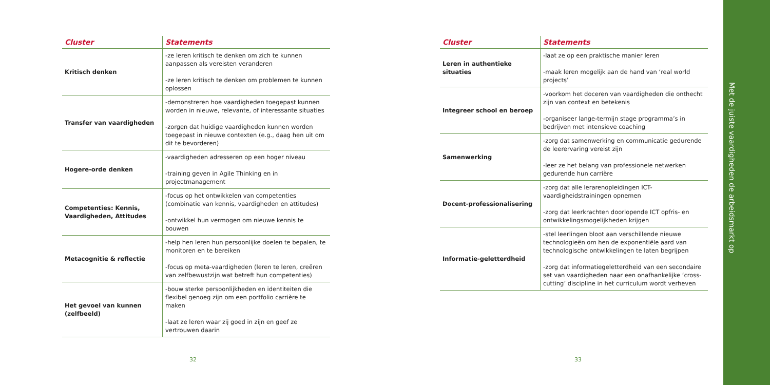| Cluster | Statements |
| --- | --- |
| Kritisch denken | -ze leren kritisch te denken om zich te kunnen aanpassen als vereisten veranderen -ze leren kritisch te denken om problemen te kunnen oplossen |
| Transfer van vaardigheden | -demonstreren hoe vaardigheden toegepast kunnen worden in nieuwe, relevante, of interessante situaties -zorgen dat huidige vaardigheden kunnen worden toegepast in nieuwe contexten (e.g., daag hen uit om dit te bevorderen) |
| Hogere-orde denken | -vaardigheden adresseren op een hoger niveau -training geven in Agile Thinking en in projectmanagement |
| Competenties: Kennis, Vaardigheden, Attitudes | -focus op het ontwikkelen van competenties (combinatie van kennis, vaardigheden en attitudes) -ontwikkel hun vermogen om nieuwe kennis te bouwen |
| Metacognitie & reflectie | -help hen leren hun persoonlijke doelen te bepalen, te monitoren en te bereiken -focus op meta-vaardigheden (leren te leren, creëren van zelfbewustzijn wat betreft hun competenties) |
| Het gevoel van kunnen (zelfbeeld) | -bouw sterke persoonlijkheden en identiteiten die flexibel genoeg zijn om een portfolio carrière te maken -laat ze leren waar zij goed in zijn en geef ze vertrouwen daarin |
| Cluster | Statements |
| --- | --- |
| Leren in authentieke situaties | -laat ze op een praktische manier leren -maak leren mogelijk aan de hand van ‘real world projects’ |
| Integreer school en beroep | -voorkom het doceren van vaardigheden die onthecht zijn van context en betekenis -organiseer lange-termijn stage programma’s in bedrijven met intensieve coaching |
| Samenwerking | -zorg dat samenwerking en communicatie gedurende de leerervaring vereist zijn -leer ze het belang van professionele netwerken gedurende hun carrière |
| Docent-professionalisering | -zorg dat alle lerarenopleidingen ICT-vaardigheidstrainingen opnemen -zorg dat leerkrachten doorlopende ICT opfris- en ontwikkelingsmogelijkheden krijgen |
| Informatie-geletterdheid | -stel leerlingen bloot aan verschillende nieuwe technologieën om hen de exponentiële aard van technologische ontwikkelingen te laten begrijpen -zorg dat informatiegeletterdheid van een secondaire set van vaardigheden naar een onafhankelijke ‘cross-cutting’ discipline in het curriculum wordt verheven |
32 33
Met de juiste vaardigheden de arbeidsmarkt op